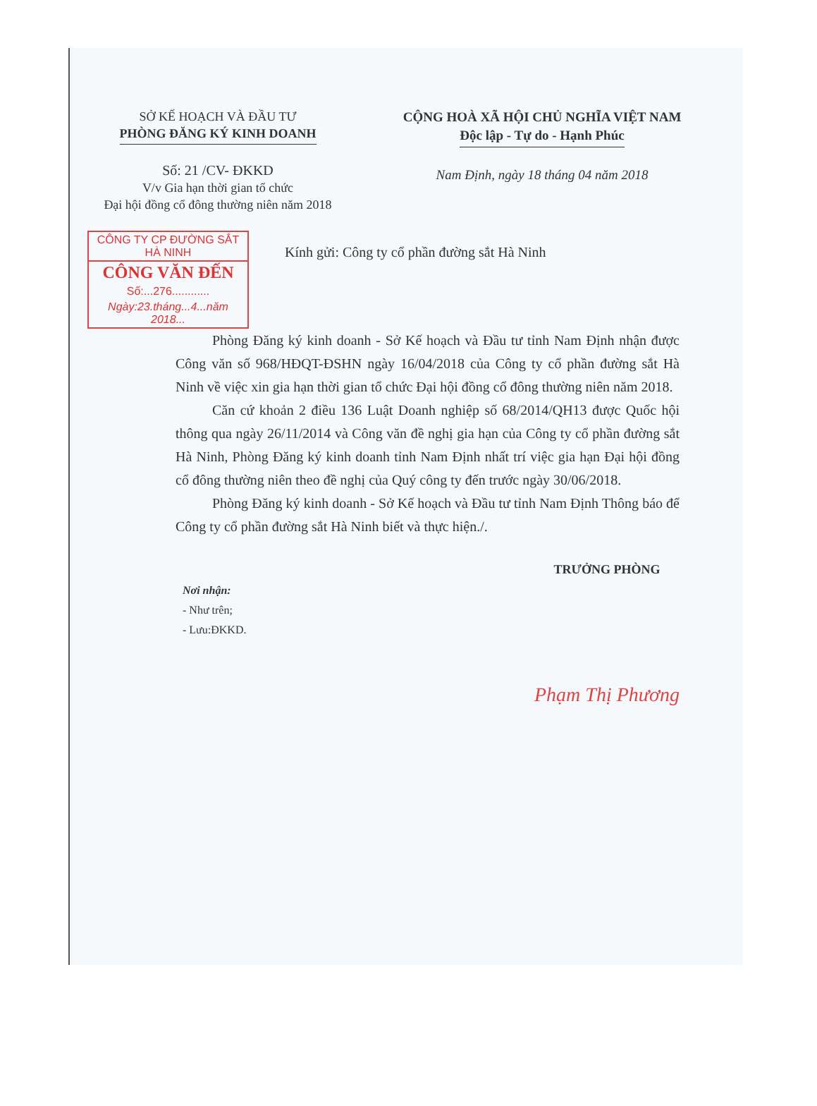SỞ KẾ HOẠCH VÀ ĐẦU TƯ
PHÒNG ĐĂNG KÝ KINH DOANH
Số: 21 /CV- ĐKKD
V/v Gia hạn thời gian tổ chức
Đại hội đồng cổ đông thường niên năm 2018
CỘNG HOÀ XÃ HỘI CHỦ NGHĨA VIỆT NAM
Độc lập - Tự do - Hạnh Phúc
Nam Định, ngày 18 tháng 04 năm 2018
CÔNG TY CP ĐƯỜNG SẮT HÀ NINH
CÔNG VĂN ĐẾN
Số:...276............
Ngày:23.tháng...4...năm 2018...
Kính gửi: Công ty cổ phần đường sắt Hà Ninh
Phòng Đăng ký kinh doanh - Sở Kế hoạch và Đầu tư tỉnh Nam Định nhận được Công văn số 968/HĐQT-ĐSHN ngày 16/04/2018 của Công ty cổ phần đường sắt Hà Ninh về việc xin gia hạn thời gian tổ chức Đại hội đồng cổ đông thường niên năm 2018.
Căn cứ khoản 2 điều 136 Luật Doanh nghiệp số 68/2014/QH13 được Quốc hội thông qua ngày 26/11/2014 và Công văn đề nghị gia hạn của Công ty cổ phần đường sắt Hà Ninh, Phòng Đăng ký kinh doanh tỉnh Nam Định nhất trí việc gia hạn Đại hội đồng cổ đông thường niên theo đề nghị của Quý công ty đến trước ngày 30/06/2018.
Phòng Đăng ký kinh doanh - Sở Kế hoạch và Đầu tư tỉnh Nam Định Thông báo để Công ty cổ phần đường sắt Hà Ninh biết và thực hiện./.
Nơi nhận:
- Như trên;
- Lưu:ĐKKD.
TRƯỞNG PHÒNG
Phạm Thị Phương